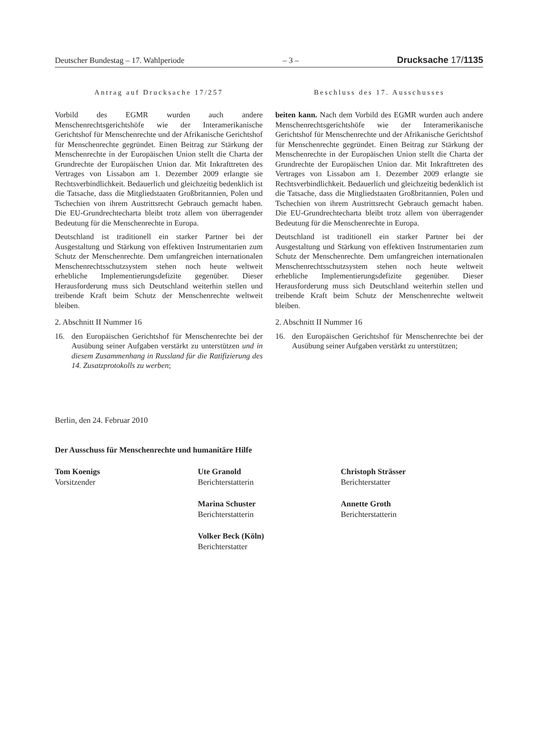Deutscher Bundestag – 17. Wahlperiode – 3 – Drucksache 17/1135
Antrag auf Drucksache 17/257
Vorbild des EGMR wurden auch andere Menschenrechtsgerichtshöfe wie der Interamerikanische Gerichtshof für Menschenrechte und der Afrikanische Gerichtshof für Menschenrechte gegründet. Einen Beitrag zur Stärkung der Menschenrechte in der Europäischen Union stellt die Charta der Grundrechte der Europäischen Union dar. Mit Inkrafttreten des Vertrages von Lissabon am 1. Dezember 2009 erlangte sie Rechtsverbindlichkeit. Bedauerlich und gleichzeitig bedenklich ist die Tatsache, dass die Mitgliedstaaten Großbritannien, Polen und Tschechien von ihrem Austrittsrecht Gebrauch gemacht haben. Die EU-Grundrechtecharta bleibt trotz allem von überragender Bedeutung für die Menschenrechte in Europa.
Deutschland ist traditionell ein starker Partner bei der Ausgestaltung und Stärkung von effektiven Instrumentarien zum Schutz der Menschenrechte. Dem umfangreichen internationalen Menschenrechtsschutzsystem stehen noch heute weltweit erhebliche Implementierungsdefizite gegenüber. Dieser Herausforderung muss sich Deutschland weiterhin stellen und treibende Kraft beim Schutz der Menschenrechte weltweit bleiben.
2. Abschnitt II Nummer 16
16. den Europäischen Gerichtshof für Menschenrechte bei der Ausübung seiner Aufgaben verstärkt zu unterstützen und in diesem Zusammenhang in Russland für die Ratifizierung des 14. Zusatzprotokolls zu werben;
Beschluss des 17. Ausschusses
beiten kann. Nach dem Vorbild des EGMR wurden auch andere Menschenrechtsgerichtshöfe wie der Interamerikanische Gerichtshof für Menschenrechte und der Afrikanische Gerichtshof für Menschenrechte gegründet. Einen Beitrag zur Stärkung der Menschenrechte in der Europäischen Union stellt die Charta der Grundrechte der Europäischen Union dar. Mit Inkrafttreten des Vertrages von Lissabon am 1. Dezember 2009 erlangte sie Rechtsverbindlichkeit. Bedauerlich und gleichzeitig bedenklich ist die Tatsache, dass die Mitgliedstaaten Großbritannien, Polen und Tschechien von ihrem Austrittsrecht Gebrauch gemacht haben. Die EU-Grundrechtecharta bleibt trotz allem von überragender Bedeutung für die Menschenrechte in Europa.
Deutschland ist traditionell ein starker Partner bei der Ausgestaltung und Stärkung von effektiven Instrumentarien zum Schutz der Menschenrechte. Dem umfangreichen internationalen Menschenrechtsschutzsystem stehen noch heute weltweit erhebliche Implementierungsdefizite gegenüber. Dieser Herausforderung muss sich Deutschland weiterhin stellen und treibende Kraft beim Schutz der Menschenrechte weltweit bleiben.
2. Abschnitt II Nummer 16
16. den Europäischen Gerichtshof für Menschenrechte bei der Ausübung seiner Aufgaben verstärkt zu unterstützen;
Berlin, den 24. Februar 2010
Der Ausschuss für Menschenrechte und humanitäre Hilfe
Tom Koenigs
Vorsitzender
Ute Granold
Berichterstatterin
Christoph Strässer
Berichterstatter
Marina Schuster
Berichterstatterin
Annette Groth
Berichterstatterin
Volker Beck (Köln)
Berichterstatter